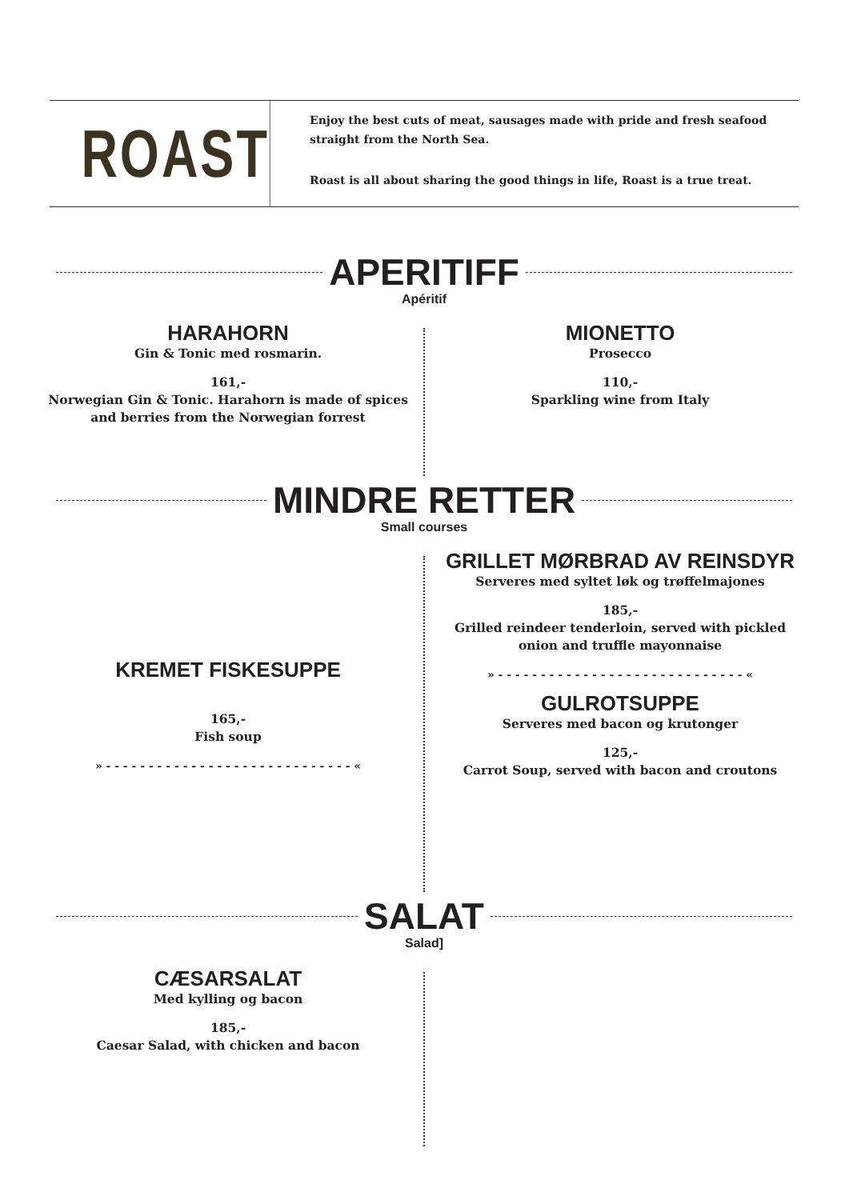ROAST
Enjoy the best cuts of meat, sausages made with pride and fresh seafood straight from the North Sea.
Roast is all about sharing the good things in life, Roast is a true treat.
APERITIFF
Apéritif
HARAHORN
Gin & Tonic med rosmarin.
161,-
Norwegian Gin & Tonic. Harahorn is made of spices and berries from the Norwegian forrest
MIONETTO
Prosecco
110,-
Sparkling wine from Italy
MINDRE RETTER
Small courses
KREMET FISKESUPPE
165,-
Fish soup
» - - - - - - - - - - - - - - - - - - - - - - - - - - - - - «
GRILLET MØRBRAD AV REINSDYR
Serveres med syltet løk og trøffelmajones
185,-
Grilled reindeer tenderloin, served with pickled onion and truffle mayonnaise
» - - - - - - - - - - - - - - - - - - - - - - - - - - - - - «
GULROTSUPPE
Serveres med bacon og krutonger
125,-
Carrot Soup, served with bacon and croutons
SALAT
Salad]
CÆSARSALAT
Med kylling og bacon
185,-
Caesar Salad, with chicken and bacon